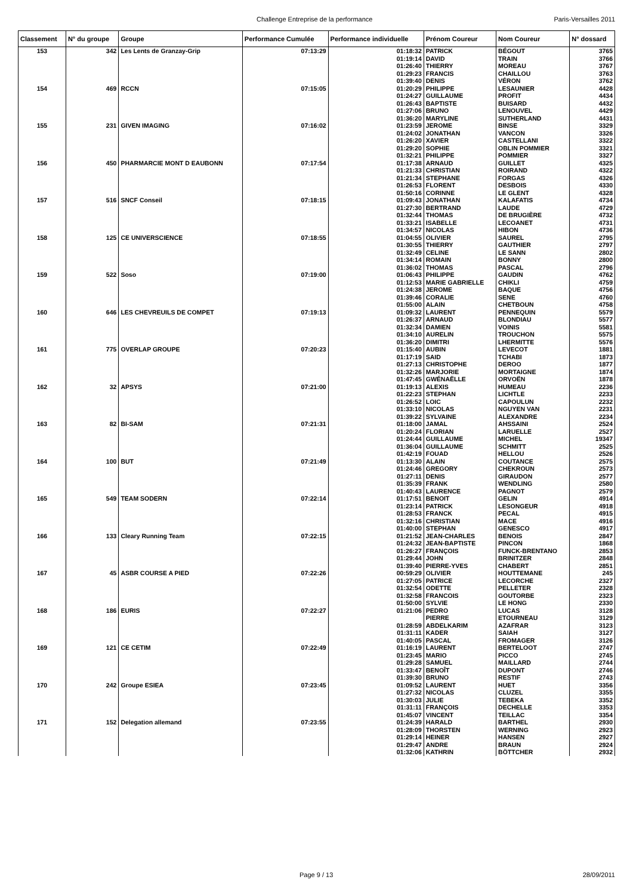Challenge Entreprise de la performance Paris-Versailles 2011
| Classement | N° du groupe | Groupe | Performance Cumulée | Performance individuelle | Prénom Coureur | Nom Coureur | N° dossard |
| --- | --- | --- | --- | --- | --- | --- | --- |
| 153 | 342 | Les Lents de Granzay-Grip | 07:13:29 | 01:18:32 | PATRICK | BÉGOUT | 3765 |
| | | | | 01:19:14 | DAVID | TRAIN | 3766 |
| | | | | 01:26:40 | THIERRY | MOREAU | 3767 |
| | | | | 01:29:23 | FRANCIS | CHAILLOU | 3763 |
| | | | | 01:39:40 | DENIS | VÉRON | 3762 |
| 154 | 469 | RCCN | 07:15:05 | 01:20:29 | PHILIPPE | LESAUNIER | 4428 |
| | | | | 01:24:27 | GUILLAUME | PROFIT | 4434 |
| | | | | 01:26:43 | BAPTISTE | BUISARD | 4432 |
| | | | | 01:27:06 | BRUNO | LENOUVEL | 4429 |
| | | | | 01:36:20 | MARYLINE | SUTHERLAND | 4431 |
| 155 | 231 | GIVEN IMAGING | 07:16:02 | 01:23:59 | JEROME | BINSE | 3329 |
| | | | | 01:24:02 | JONATHAN | VANCON | 3326 |
| | | | | 01:26:20 | XAVIER | CASTELLANI | 3322 |
| | | | | 01:29:20 | SOPHIE | OBLIN POMMIER | 3321 |
| | | | | 01:32:21 | PHILIPPE | POMMIER | 3327 |
| 156 | 450 | PHARMARCIE MONT D EAUBONN | 07:17:54 | 01:17:38 | ARNAUD | GUILLET | 4325 |
| | | | | 01:21:33 | CHRISTIAN | ROIRAND | 4322 |
| | | | | 01:21:34 | STEPHANE | FORGAS | 4326 |
| | | | | 01:26:53 | FLORENT | DESBOIS | 4330 |
| | | | | 01:50:16 | CORINNE | LE GLENT | 4328 |
| 157 | 516 | SNCF Conseil | 07:18:15 | 01:09:43 | JONATHAN | KALAFATIS | 4734 |
| | | | | 01:27:30 | BERTRAND | LAUDE | 4729 |
| | | | | 01:32:44 | THOMAS | DE BRUGIÈRE | 4732 |
| | | | | 01:33:21 | ISABELLE | LECOANET | 4731 |
| | | | | 01:34:57 | NICOLAS | HIBON | 4736 |
| 158 | 125 | CE UNIVERSCIENCE | 07:18:55 | 01:04:55 | OLIVIER | SAUREL | 2795 |
| | | | | 01:30:55 | THIERRY | GAUTHIER | 2797 |
| | | | | 01:32:49 | CELINE | LE SANN | 2802 |
| | | | | 01:34:14 | ROMAIN | BONNY | 2800 |
| | | | | 01:36:02 | THOMAS | PASCAL | 2796 |
| 159 | 522 | Soso | 07:19:00 | 01:06:43 | PHILIPPE | GAUDIN | 4762 |
| | | | | 01:12:53 | MARIE GABRIELLE | CHIKLI | 4759 |
| | | | | 01:24:38 | JEROME | BAQUE | 4756 |
| | | | | 01:39:46 | CORALIE | SENE | 4760 |
| | | | | 01:55:00 | ALAIN | CHETBOUN | 4758 |
| 160 | 646 | LES CHEVREUILS DE COMPET | 07:19:13 | 01:09:32 | LAURENT | PENNEQUIN | 5579 |
| | | | | 01:26:37 | ARNAUD | BLONDIAU | 5577 |
| | | | | 01:32:34 | DAMIEN | VOINIS | 5581 |
| | | | | 01:34:10 | AURELIN | TROUCHON | 5575 |
| | | | | 01:36:20 | DIMITRI | LHERMITTE | 5576 |
| 161 | 775 | OVERLAP GROUPE | 07:20:23 | 01:15:40 | AUBIN | LEVECOT | 1881 |
| | | | | 01:17:19 | SAID | TCHABI | 1873 |
| | | | | 01:27:13 | CHRISTOPHE | DEROO | 1877 |
| | | | | 01:32:26 | MARJORIE | MORTAIGNE | 1874 |
| | | | | 01:47:45 | GWÉNAËLLE | ORVOËN | 1878 |
| 162 | 32 | APSYS | 07:21:00 | 01:19:13 | ALEXIS | HUMEAU | 2236 |
| | | | | 01:22:23 | STEPHAN | LICHTLE | 2233 |
| | | | | 01:26:52 | LOIC | CAPOULUN | 2232 |
| | | | | 01:33:10 | NICOLAS | NGUYEN VAN | 2231 |
| | | | | 01:39:22 | SYLVAINE | ALEXANDRE | 2234 |
| 163 | 82 | BI-SAM | 07:21:31 | 01:18:00 | JAMAL | AHSSAINI | 2524 |
| | | | | 01:20:24 | FLORIAN | LARUELLE | 2527 |
| | | | | 01:24:44 | GUILLAUME | MICHEL | 19347 |
| | | | | 01:36:04 | GUILLAUME | SCHMITT | 2525 |
| | | | | 01:42:19 | FOUAD | HELLOU | 2526 |
| 164 | 100 | BUT | 07:21:49 | 01:13:30 | ALAIN | COUTANCE | 2575 |
| | | | | 01:24:46 | GREGORY | CHEKROUN | 2573 |
| | | | | 01:27:11 | DENIS | GIRAUDON | 2577 |
| | | | | 01:35:39 | FRANK | WENDLING | 2580 |
| | | | | 01:40:43 | LAURENCE | PAGNOT | 2579 |
| 165 | 549 | TEAM SODERN | 07:22:14 | 01:17:51 | BENOIT | GELIN | 4914 |
| | | | | 01:23:14 | PATRICK | LESONGEUR | 4918 |
| | | | | 01:28:53 | FRANCK | PECAL | 4915 |
| | | | | 01:32:16 | CHRISTIAN | MACE | 4916 |
| | | | | 01:40:00 | STEPHAN | GENESCO | 4917 |
| 166 | 133 | Cleary Running Team | 07:22:15 | 01:21:52 | JEAN-CHARLES | BENOIS | 2847 |
| | | | | 01:24:32 | JEAN-BAPTISTE | PINCON | 1868 |
| | | | | 01:26:27 | FRANÇOIS | FUNCK-BRENTANO | 2853 |
| | | | | 01:29:44 | JOHN | BRINITZER | 2848 |
| | | | | 01:39:40 | PIERRE-YVES | CHABERT | 2851 |
| 167 | 45 | ASBR COURSE A PIED | 07:22:26 | 00:59:29 | OLIVIER | HOUTTEMANE | 245 |
| | | | | 01:27:05 | PATRICE | LECORCHE | 2327 |
| | | | | 01:32:54 | ODETTE | PELLETER | 2328 |
| | | | | 01:32:58 | FRANCOIS | GOUTORBE | 2323 |
| | | | | 01:50:00 | SYLVIE | LE HONG | 2330 |
| 168 | 186 | EURIS | 07:22:27 | 01:21:06 | PEDRO | LUCAS | 3128 |
| | | | | | PIERRE | ETOURNEAU | 3129 |
| | | | | 01:28:59 | ABDELKARIM | AZAFRAR | 3123 |
| | | | | 01:31:11 | KADER | SAIAH | 3127 |
| | | | | 01:40:05 | PASCAL | FROMAGER | 3126 |
| 169 | 121 | CE CETIM | 07:22:49 | 01:16:19 | LAURENT | BERTELOOT | 2747 |
| | | | | 01:23:45 | MARIO | PICCO | 2745 |
| | | | | 01:29:28 | SAMUEL | MAILLARD | 2744 |
| | | | | 01:33:47 | BENOÎT | DUPONT | 2746 |
| | | | | 01:39:30 | BRUNO | RESTIF | 2743 |
| 170 | 242 | Groupe ESIEA | 07:23:45 | 01:09:52 | LAURENT | HUET | 3356 |
| | | | | 01:27:32 | NICOLAS | CLUZEL | 3355 |
| | | | | 01:30:03 | JULIE | TEBEKA | 3352 |
| | | | | 01:31:11 | FRANÇOIS | DECHELLE | 3353 |
| | | | | 01:45:07 | VINCENT | TEILLAC | 3354 |
| 171 | 152 | Delegation allemand | 07:23:55 | 01:24:39 | HARALD | BARTHEL | 2930 |
| | | | | 01:28:09 | THORSTEN | WERNING | 2923 |
| | | | | 01:29:14 | HEINER | HANSEN | 2927 |
| | | | | 01:29:47 | ANDRE | BRAUN | 2924 |
| | | | | 01:32:06 | KATHRIN | BÖTTCHER | 2932 |
Page 9 / 13 28/09/2011